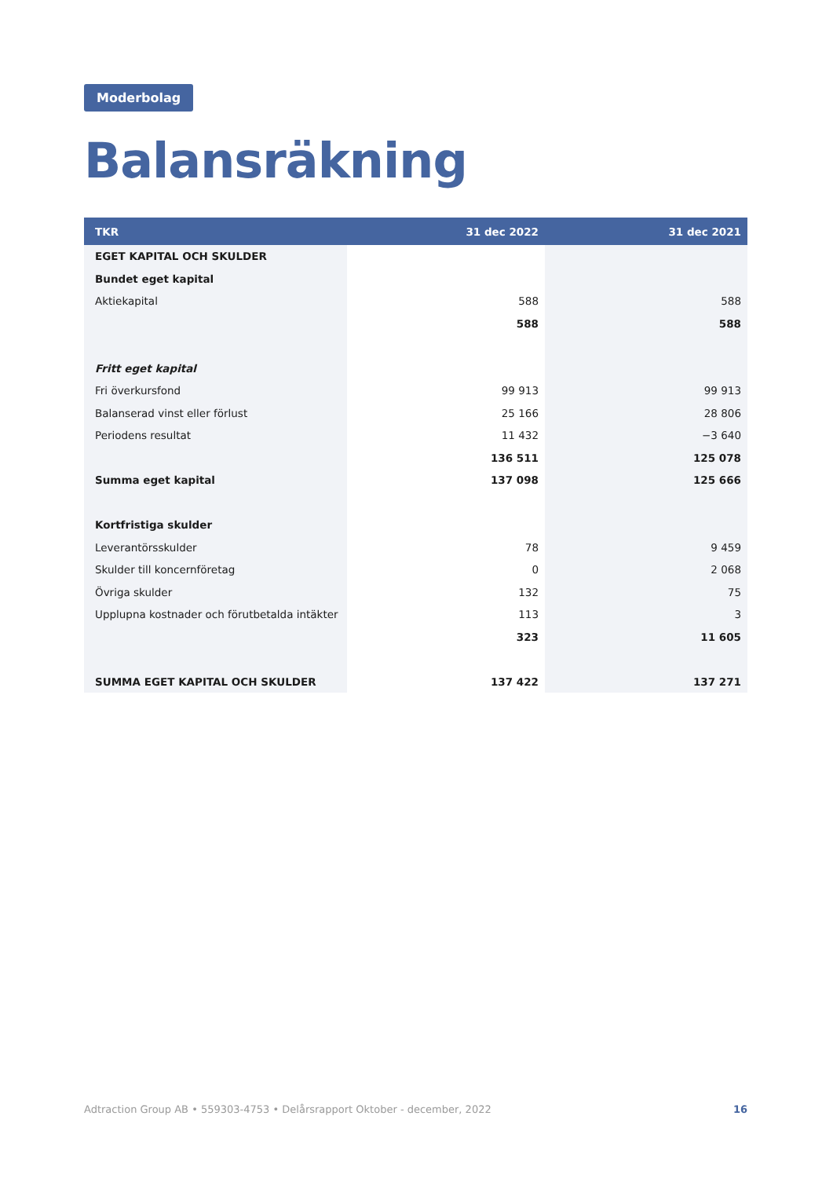Moderbolag
Balansräkning
| TKR | 31 dec 2022 | 31 dec 2021 |
| --- | --- | --- |
| EGET KAPITAL OCH SKULDER | | |
| Bundet eget kapital | | |
| Aktiekapital | 588 | 588 |
| | 588 | 588 |
| Fritt eget kapital | | |
| Fri överkursfond | 99 913 | 99 913 |
| Balanserad vinst eller förlust | 25 166 | 28 806 |
| Periodens resultat | 11 432 | −3 640 |
| | 136 511 | 125 078 |
| Summa eget kapital | 137 098 | 125 666 |
| Kortfristiga skulder | | |
| Leverantörsskulder | 78 | 9 459 |
| Skulder till koncernföretag | 0 | 2 068 |
| Övriga skulder | 132 | 75 |
| Upplupna kostnader och förutbetalda intäkter | 113 | 3 |
| | 323 | 11 605 |
| SUMMA EGET KAPITAL OCH SKULDER | 137 422 | 137 271 |
Adtraction Group AB • 559303-4753 • Delårsrapport Oktober - december, 2022 16